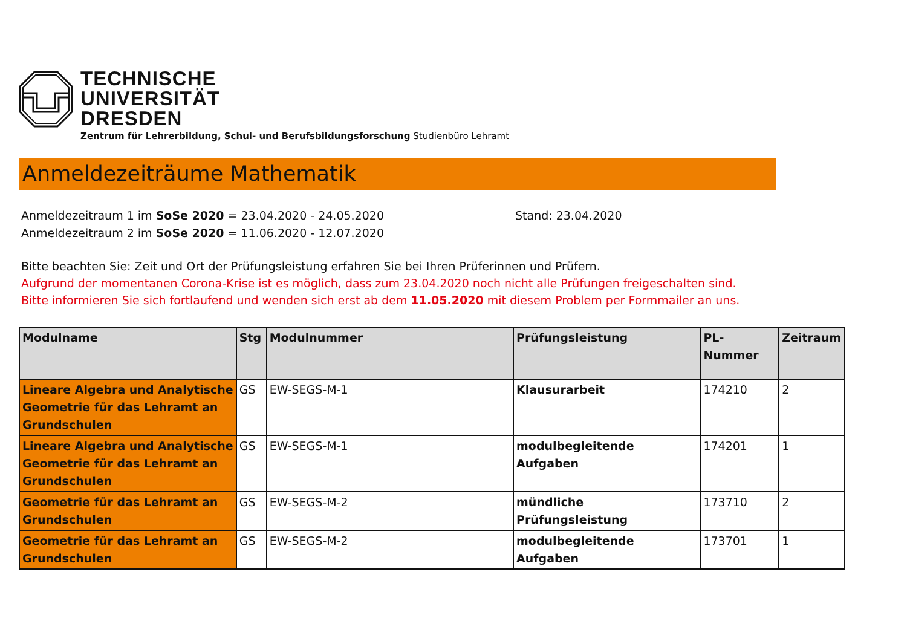TECHNISCHE
UNIVERSITÄT
DRESDEN
Zentrum für Lehrerbildung, Schul- und Berufsbildungsforschung Studienbüro Lehramt
Anmeldezeiträume Mathematik
Anmeldezeitraum 1 im SoSe 2020 = 23.04.2020 - 24.05.2020
Anmeldezeitraum 2 im SoSe 2020 = 11.06.2020 - 12.07.2020
Stand: 23.04.2020
Bitte beachten Sie: Zeit und Ort der Prüfungsleistung erfahren Sie bei Ihren Prüferinnen und Prüfern.
Aufgrund der momentanen Corona-Krise ist es möglich, dass zum 23.04.2020 noch nicht alle Prüfungen freigeschalten sind.
Bitte informieren Sie sich fortlaufend und wenden sich erst ab dem 11.05.2020 mit diesem Problem per Formmailer an uns.
| Modulname | Stg | Modulnummer | Prüfungsleistung | PL-Nummer | Zeitraum |
| --- | --- | --- | --- | --- | --- |
| Lineare Algebra und Analytische Geometrie für das Lehramt an Grundschulen | GS | EW-SEGS-M-1 | Klausurarbeit | 174210 | 2 |
| Lineare Algebra und Analytische Geometrie für das Lehramt an Grundschulen | GS | EW-SEGS-M-1 | modulbegleitende Aufgaben | 174201 | 1 |
| Geometrie für das Lehramt an Grundschulen | GS | EW-SEGS-M-2 | mündliche Prüfungsleistung | 173710 | 2 |
| Geometrie für das Lehramt an Grundschulen | GS | EW-SEGS-M-2 | modulbegleitende Aufgaben | 173701 | 1 |